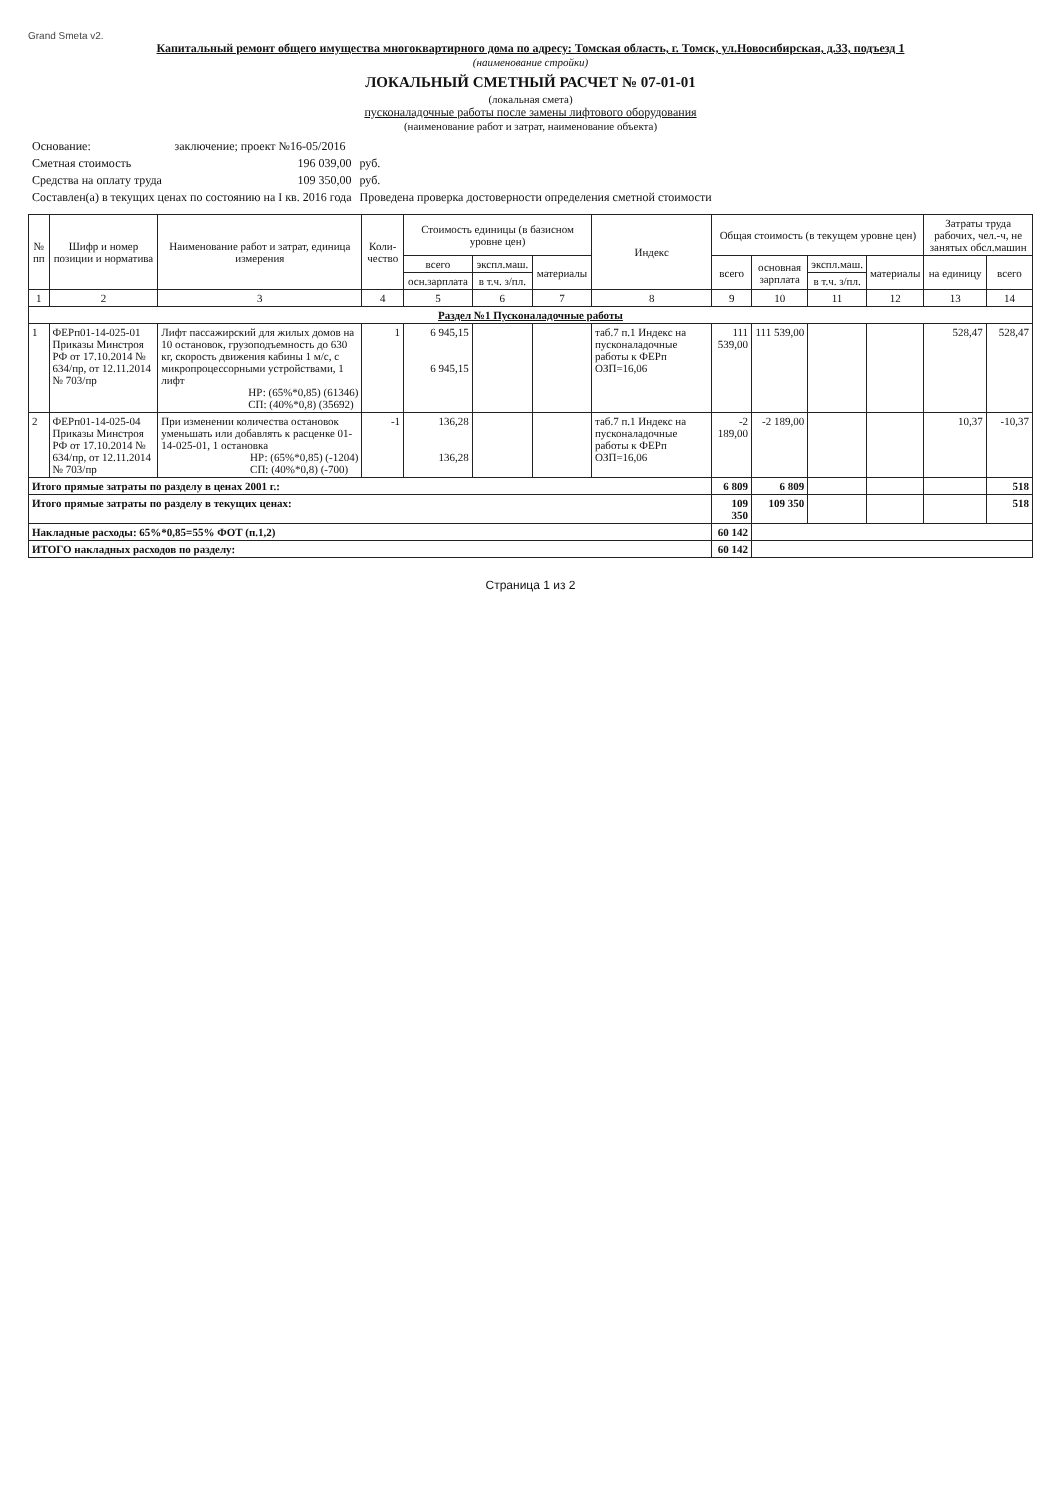Grand Smeta v2.
Капитальный ремонт общего имущества многоквартирного дома по адресу: Томская область, г. Томск, ул.Новосибирская, д.33, подъезд 1
(наименование стройки)
ЛОКАЛЬНЫЙ СМЕТНЫЙ РАСЧЕТ № 07-01-01
(локальная смета)
пусконаладочные работы после замены лифтового оборудования
(наименование работ и затрат, наименование объекта)
| Основание: | заключение; проект №16-05/2016 | |
| Сметная стоимость | 196 039,00 | руб. |
| Средства на оплату труда | 109 350,00 | руб. |
| Составлен(а) в текущих ценах по состоянию на I кв. 2016 года | | Проведена проверка достоверности определения сметной стоимости |
| № пп | Шифр и номер позиции и норматива | Наименование работ и затрат, единица измерения | Коли-чество | Стоимость единицы (в базисном уровне цен) | | | Индекс | Общая стоимость (в текущем уровне цен) | | | | Затраты труда рабочих, чел.-ч, не занятых обсл.машин | |
| --- | --- | --- | --- | --- | --- | --- | --- | --- | --- | --- | --- | --- | --- |
| | | | | всего | экспл.маш. | материалы | | всего | основная зарплата | экспл.маш. | материалы | на единицу | всего |
| | | | | осн.зарплата | в т.ч. з/пл. | | | | | в т.ч. з/пл. | | | |
| 1 | 2 | 3 | 4 | 5 | 6 | 7 | 8 | 9 | 10 | 11 | 12 | 13 | 14 |
| Раздел №1 Пусконаладочные работы | | | | | | | | | | | | | |
| 1 | ФЕРп01-14-025-01 Приказы Минстроя РФ от 17.10.2014 № 634/пр, от 12.11.2014 № 703/пр | Лифт пассажирский для жилых домов на 10 остановок, грузоподъемность до 630 кг, скорость движения кабины 1 м/с, с микропроцессорными устройствами, 1 лифт НР: (65%*0,85) (61346) СП: (40%*0,8) (35692) | 1 | 6 945,15 6 945,15 | | | таб.7 п.1 Индекс на пусконаладочные работы к ФЕРп ОЗП=16,06 | 111 539,00 | 111 539,00 | | | 528,47 | 528,47 |
| 2 | ФЕРп01-14-025-04 Приказы Минстроя РФ от 17.10.2014 № 634/пр, от 12.11.2014 № 703/пр | При изменении количества остановок уменьшать или добавлять к расценке 01-14-025-01, 1 остановка НР: (65%*0,85) (-1204) СП: (40%*0,8) (-700) | -1 | 136,28 136,28 | | | таб.7 п.1 Индекс на пусконаладочные работы к ФЕРп ОЗП=16,06 | -2 189,00 | -2 189,00 | | | 10,37 | -10,37 |
| Итого прямые затраты по разделу в ценах 2001 г.: | | | | | | | | 6 809 | 6 809 | | | | 518 |
| Итого прямые затраты по разделу в текущих ценах: | | | | | | | | 109 350 | 109 350 | | | | 518 |
| Накладные расходы: 65%*0,85=55% ФОТ (п.1,2) | | | | | | | | 60 142 | | | | | |
| ИТОГО накладных расходов по разделу: | | | | | | | | 60 142 | | | | | |
Страница 1 из 2